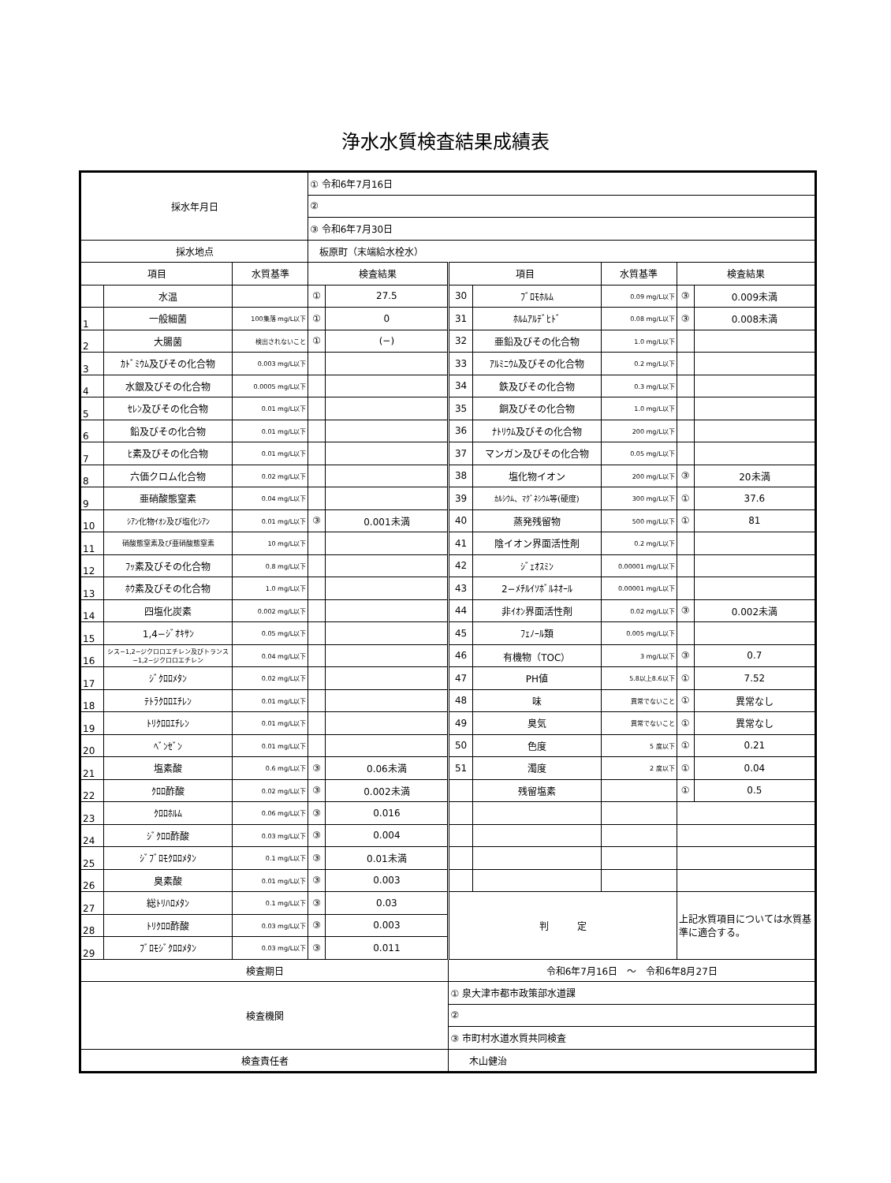浄水水質検査結果成績表
| 採水年月日 | | | ① 令和6年7月16日 | | | | | | |
| | | | ② | | | | | | |
| | | | ③ 令和6年7月30日 | | | | | | |
| 採水地点 | | | 板原町（末端給水栓水） | | | | | | |
| 項目 | | 水質基準 | 検査結果 | | 項目 | | 水質基準 | 検査結果 | |
| | 水温 | | ① | 27.5 | 30 | ﾌﾞﾛﾓﾎﾙﾑ | 0.09 mg/L以下 | ③ | 0.009未満 |
| 1 | 一般細菌 | 100集落 mg/L以下 | ① | 0 | 31 | ﾎﾙﾑｱﾙﾃﾞﾋﾄﾞ | 0.08 mg/L以下 | ③ | 0.008未満 |
| 2 | 大腸菌 | 検出されないこと | ① | (−) | 32 | 亜鉛及びその化合物 | 1.0 mg/L以下 | | |
| 3 | ｶﾄﾞﾐｳﾑ及びその化合物 | 0.003 mg/L以下 | | | 33 | ｱﾙﾐﾆｳﾑ及びその化合物 | 0.2 mg/L以下 | | |
| 4 | 水銀及びその化合物 | 0.0005 mg/L以下 | | | 34 | 鉄及びその化合物 | 0.3 mg/L以下 | | |
| 5 | ｾﾚﾝ及びその化合物 | 0.01 mg/L以下 | | | 35 | 銅及びその化合物 | 1.0 mg/L以下 | | |
| 6 | 鉛及びその化合物 | 0.01 mg/L以下 | | | 36 | ﾅﾄﾘｳﾑ及びその化合物 | 200 mg/L以下 | | |
| 7 | ﾋ素及びその化合物 | 0.01 mg/L以下 | | | 37 | マンガン及びその化合物 | 0.05 mg/L以下 | | |
| 8 | 六価クロム化合物 | 0.02 mg/L以下 | | | 38 | 塩化物イオン | 200 mg/L以下 | ③ | 20未満 |
| 9 | 亜硝酸態窒素 | 0.04 mg/L以下 | | | 39 | ｶﾙｼｳﾑ、ﾏｸﾞﾈｼｳﾑ等(硬度) | 300 mg/L以下 | ① | 37.6 |
| 10 | ｼｱﾝ化物ｲｵﾝ及び塩化ｼｱﾝ | 0.01 mg/L以下 | ③ | 0.001未満 | 40 | 蒸発残留物 | 500 mg/L以下 | ① | 81 |
| 11 | 硝酸態窒素及び亜硝酸態窒素 | 10 mg/L以下 | | | 41 | 陰イオン界面活性剤 | 0.2 mg/L以下 | | |
| 12 | ﾌｯ素及びその化合物 | 0.8 mg/L以下 | | | 42 | ｼﾞｪｵｽﾐﾝ | 0.00001 mg/L以下 | | |
| 13 | ﾎｳ素及びその化合物 | 1.0 mg/L以下 | | | 43 | 2−ﾒﾁﾙｲｿﾎﾞﾙﾈｵｰﾙ | 0.00001 mg/L以下 | | |
| 14 | 四塩化炭素 | 0.002 mg/L以下 | | | 44 | 非ｲｵﾝ界面活性剤 | 0.02 mg/L以下 | ③ | 0.002未満 |
| 15 | 1,4−ｼﾞｵｷｻﾝ | 0.05 mg/L以下 | | | 45 | ﾌｪﾉｰﾙ類 | 0.005 mg/L以下 | | |
| 16 | シス−1,2−ジクロロエチレン及びトランス−1,2−ジクロロエチレン | 0.04 mg/L以下 | | | 46 | 有機物（TOC） | 3 mg/L以下 | ③ | 0.7 |
| 17 | ｼﾞｸﾛﾛﾒﾀﾝ | 0.02 mg/L以下 | | | 47 | PH値 | 5.8以上8.6以下 | ① | 7.52 |
| 18 | ﾃﾄﾗｸﾛﾛｴﾁﾚﾝ | 0.01 mg/L以下 | | | 48 | 味 | 異常でないこと | ① | 異常なし |
| 19 | ﾄﾘｸﾛﾛｴﾁﾚﾝ | 0.01 mg/L以下 | | | 49 | 臭気 | 異常でないこと | ① | 異常なし |
| 20 | ﾍﾞﾝｾﾞﾝ | 0.01 mg/L以下 | | | 50 | 色度 | 5 度以下 | ① | 0.21 |
| 21 | 塩素酸 | 0.6 mg/L以下 | ③ | 0.06未満 | 51 | 濁度 | 2 度以下 | ① | 0.04 |
| 22 | ｸﾛﾛ酢酸 | 0.02 mg/L以下 | ③ | 0.002未満 | | 残留塩素 | | ① | 0.5 |
| 23 | ｸﾛﾛﾎﾙﾑ | 0.06 mg/L以下 | ③ | 0.016 | | | | | |
| 24 | ｼﾞｸﾛﾛ酢酸 | 0.03 mg/L以下 | ③ | 0.004 | | | | | |
| 25 | ｼﾞﾌﾞﾛﾓｸﾛﾛﾒﾀﾝ | 0.1 mg/L以下 | ③ | 0.01未満 | | | | | |
| 26 | 臭素酸 | 0.01 mg/L以下 | ③ | 0.003 | | | | | |
| 27 | 総ﾄﾘﾊﾛﾒﾀﾝ | 0.1 mg/L以下 | ③ | 0.03 | 判 定 | | | 上記水質項目については水質基準に適合する。 | |
| 28 | ﾄﾘｸﾛﾛ酢酸 | 0.03 mg/L以下 | ③ | 0.003 | | | | | |
| 29 | ﾌﾞﾛﾓｼﾞｸﾛﾛﾒﾀﾝ | 0.03 mg/L以下 | ③ | 0.011 | | | | | |
| 検査期日 | | | | | 令和6年7月16日 ～ 令和6年8月27日 | | | | |
| 検査機関 | | | | | ① 泉大津市都市政策部水道課 | | | | |
| | | | | | ② | | | | |
| | | | | | ③ 市町村水道水質共同検査 | | | | |
| 検査責任者 | | | | | 木山健治 | | | | |